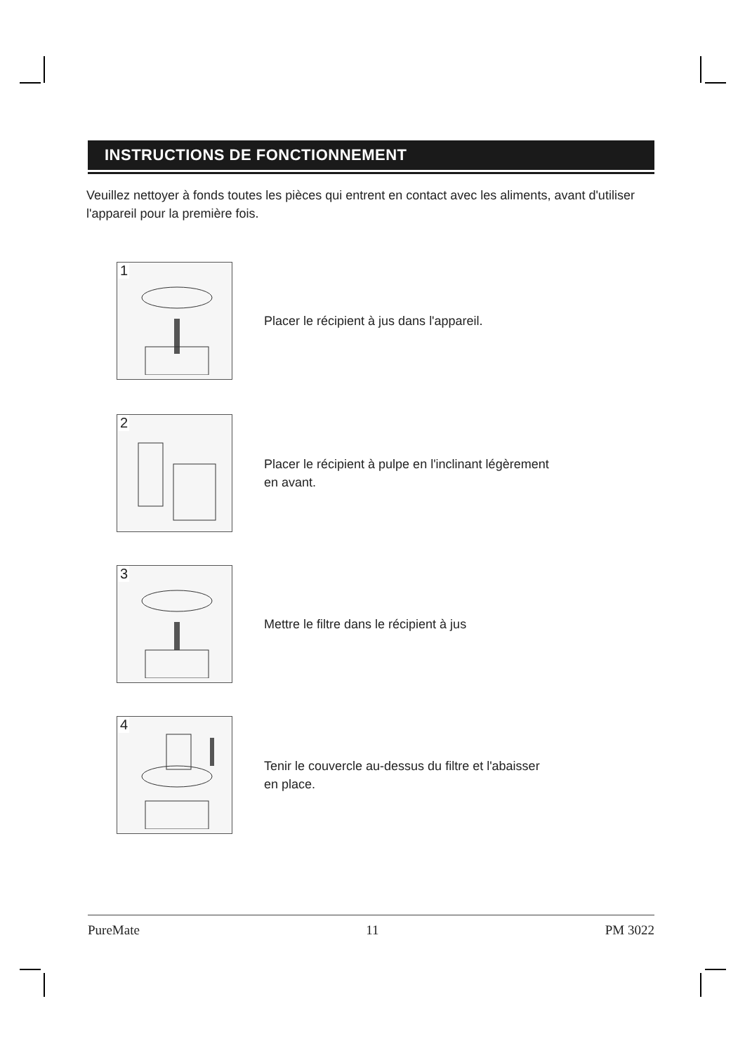INSTRUCTIONS DE FONCTIONNEMENT
Veuillez nettoyer à fonds toutes les pièces qui entrent en contact avec les aliments, avant d'utiliser l'appareil pour la première fois.
1
Placer le récipient à jus dans l'appareil.
2
Placer le récipient à pulpe en l'inclinant légèrement
en avant.
3
Mettre le filtre dans le récipient à jus
4
Tenir le couvercle au-dessus du filtre et l'abaisser
en place.
PureMate 11 PM 3022